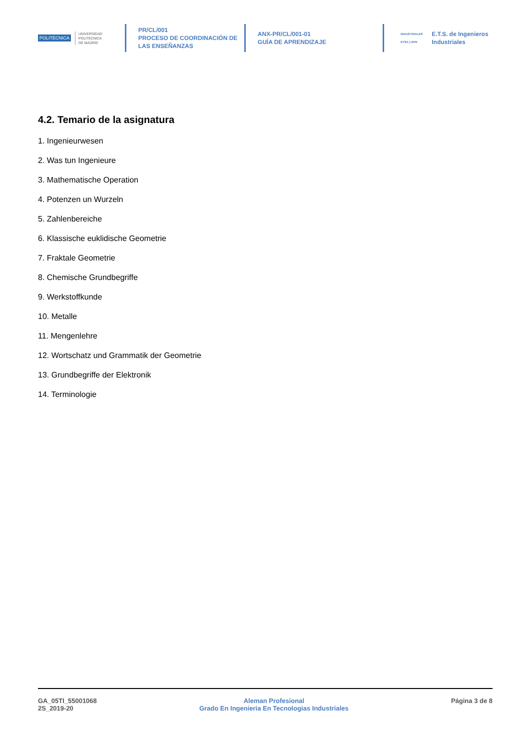POLITÉCNICA
UNIVERSIDAD
POLITÉCNICA
DE MADRID
PR/CL/001
PROCESO DE COORDINACIÓN DE
LAS ENSEÑANZAS
ANX-PR/CL/001-01
GUÍA DE APRENDIZAJE
INDUSTRIALES
ETSII | UPM E.T.S. de Ingenieros
Industriales
4.2. Temario de la asignatura
1. Ingenieurwesen
2. Was tun Ingenieure
3. Mathematische Operation
4. Potenzen un Wurzeln
5. Zahlenbereiche
6. Klassische euklidische Geometrie
7. Fraktale Geometrie
8. Chemische Grundbegriffe
9. Werkstoffkunde
10. Metalle
11. Mengenlehre
12. Wortschatz und Grammatik der Geometrie
13. Grundbegriffe der Elektronik
14. Terminologie
GA_05TI_55001068
2S_2019-20
Aleman Profesional
Grado En Ingenieria En Tecnologias Industriales
Página 3 de 8